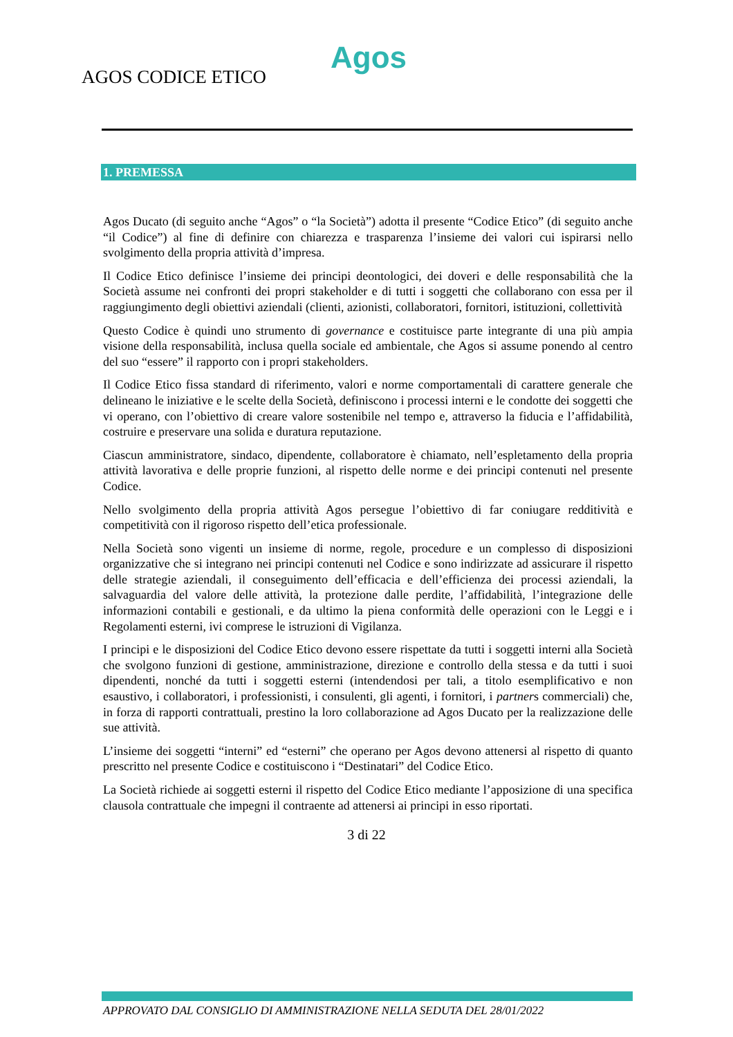Agos
AGOS CODICE ETICO
1. PREMESSA
Agos Ducato (di seguito anche “Agos” o “la Società”) adotta il presente “Codice Etico” (di seguito anche “il Codice”) al fine di definire con chiarezza e trasparenza l’insieme dei valori cui ispirarsi nello svolgimento della propria attività d’impresa.
Il Codice Etico definisce l’insieme dei principi deontologici, dei doveri e delle responsabilità che la Società assume nei confronti dei propri stakeholder e di tutti i soggetti che collaborano con essa per il raggiungimento degli obiettivi aziendali (clienti, azionisti, collaboratori, fornitori, istituzioni, collettività
Questo Codice è quindi uno strumento di governance e costituisce parte integrante di una più ampia visione della responsabilità, inclusa quella sociale ed ambientale, che Agos si assume ponendo al centro del suo “essere” il rapporto con i propri stakeholders.
Il Codice Etico fissa standard di riferimento, valori e norme comportamentali di carattere generale che delineano le iniziative e le scelte della Società, definiscono i processi interni e le condotte dei soggetti che vi operano, con l’obiettivo di creare valore sostenibile nel tempo e, attraverso la fiducia e l’affidabilità, costruire e preservare una solida e duratura reputazione.
Ciascun amministratore, sindaco, dipendente, collaboratore è chiamato, nell’espletamento della propria attività lavorativa e delle proprie funzioni, al rispetto delle norme e dei principi contenuti nel presente Codice.
Nello svolgimento della propria attività Agos persegue l’obiettivo di far coniugare redditività e competitività con il rigoroso rispetto dell’etica professionale.
Nella Società sono vigenti un insieme di norme, regole, procedure e un complesso di disposizioni organizzative che si integrano nei principi contenuti nel Codice e sono indirizzate ad assicurare il rispetto delle strategie aziendali, il conseguimento dell’efficacia e dell’efficienza dei processi aziendali, la salvaguardia del valore delle attività, la protezione dalle perdite, l’affidabilità, l’integrazione delle informazioni contabili e gestionali, e da ultimo la piena conformità delle operazioni con le Leggi e i Regolamenti esterni, ivi comprese le istruzioni di Vigilanza.
I principi e le disposizioni del Codice Etico devono essere rispettate da tutti i soggetti interni alla Società che svolgono funzioni di gestione, amministrazione, direzione e controllo della stessa e da tutti i suoi dipendenti, nonché da tutti i soggetti esterni (intendendosi per tali, a titolo esemplificativo e non esaustivo, i collaboratori, i professionisti, i consulenti, gli agenti, i fornitori, i partners commerciali) che, in forza di rapporti contrattuali, prestino la loro collaborazione ad Agos Ducato per la realizzazione delle sue attività.
L’insieme dei soggetti “interni” ed “esterni” che operano per Agos devono attenersi al rispetto di quanto prescritto nel presente Codice e costituiscono i “Destinatari” del Codice Etico.
La Società richiede ai soggetti esterni il rispetto del Codice Etico mediante l’apposizione di una specifica clausola contrattuale che impegni il contraente ad attenersi ai principi in esso riportati.
3 di 22
APPROVATO DAL CONSIGLIO DI AMMINISTRAZIONE NELLA SEDUTA DEL 28/01/2022